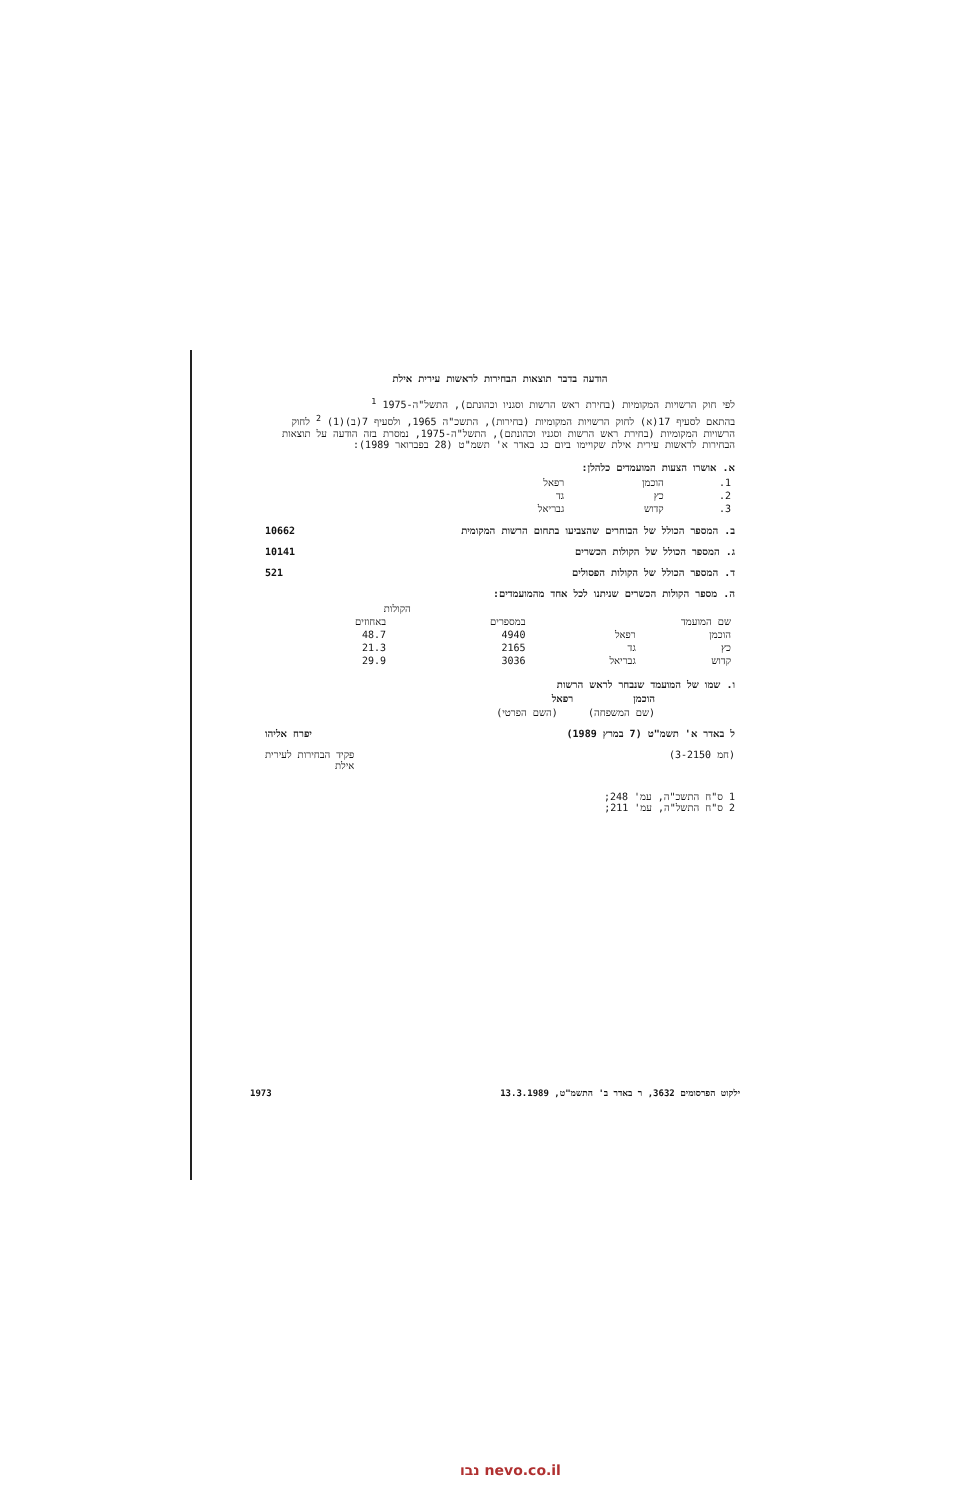הודעה בדבר תוצאות הבחירות לראשות עירית אילת
לפי חוק הרשויות המקומיות (בחירת ראש הרשות וסגניו וכהונתם), התשל"ה-1975 <sup>1</sup>
בהתאם לסעיף 17(א) לחוק הרשויות המקומיות (בחירות), התשכ"ה 1965, ולסעיף 7(ב)(1) <sup>2</sup> לחוק הרשויות המקומיות (בחירת ראש הרשות וסגניו וכהונתם), התשל"ה-1975, נמסרת בזה הודעה על תוצאות הבחירות לראשות עירית אילת שקויימו ביום כג באדר א' תשמ"ט (28 בפברואר 1989):
א. אושרו הצעות המועמדים כלהלן:
| 1. | הוכמן | רפאל |
| 2. | כץ | גד |
| 3. | קדוש | גבריאל |
ב. המספר הכולל של הבוחרים שהצביעו בתחום הרשות המקומית 10662
ג. המספר הכולל של הקולות הכשרים 10141
ד. המספר הכולל של הקולות הפסולים 521
ה. מספר הקולות הכשרים שניתנו לכל אחד מהמועמדים:
| | | הקולות | |
| --- | --- | --- | --- |
| שם המועמד | | במספרים | באחוזים |
| הוכמן | רפאל | 4940 | 48.7 |
| כץ | גד | 2165 | 21.3 |
| קדוש | גבריאל | 3036 | 29.9 |
ו. שמו של המועמד שנבחר לראש הרשות
הוכמן רפאל
(שם המשפחה) (השם הפרטי)
ל באדר א' תשמ"ט (7 במרץ 1989) יפרח אליהו
(חמ 3-2150) פקיד הבחירות לעירית
אילת
1 ס"ח התשכ"ה, עמ' 248;
2 ס"ח התשל"ה, עמ' 211;
1973 ילקוט הפרסומים 3632, ר באדר ב' התשמ"ט, 13.3.1989
נבו nevo.co.il